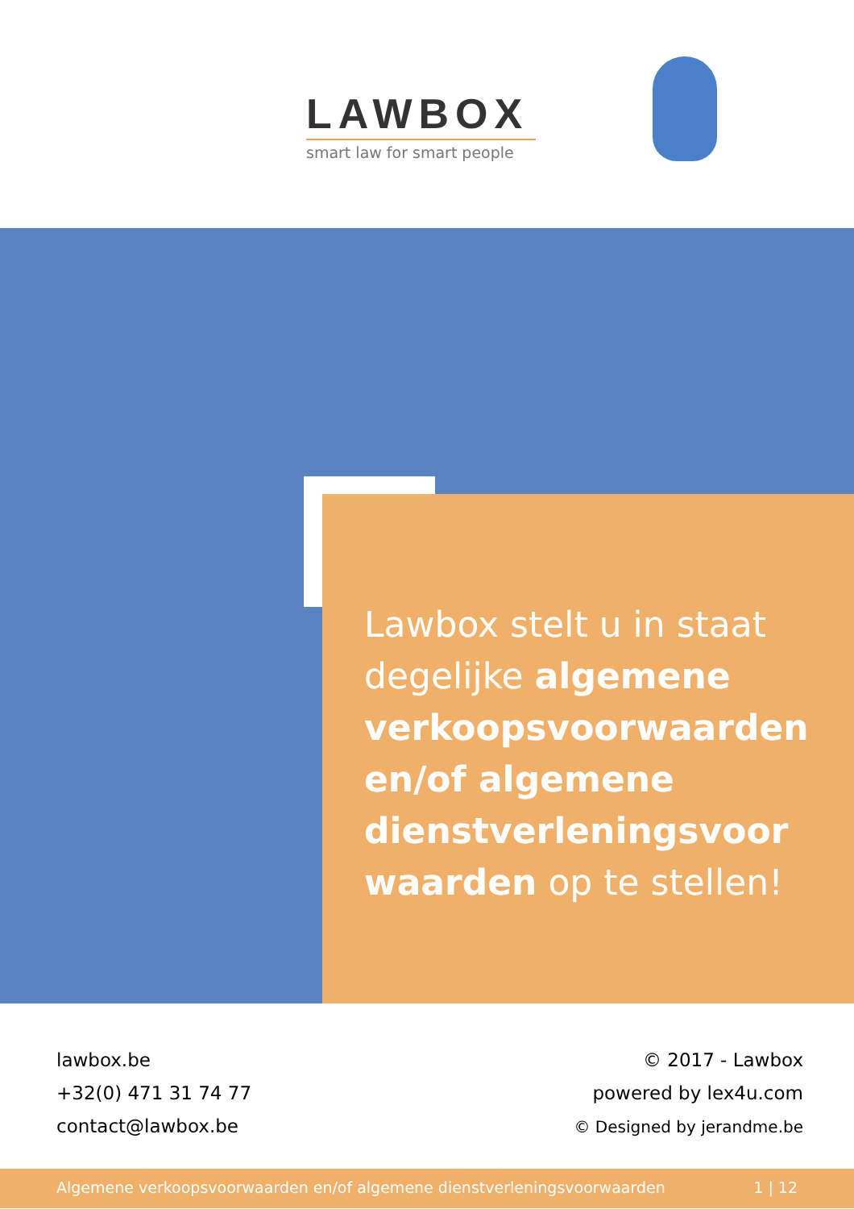LAWBOX
smart law for smart people
Lawbox stelt u in staat degelijke algemene verkoopsvoorwaarden en/of algemene dienstverleningsvoor waarden op te stellen!
lawbox.be
+32(0) 471 31 74 77
contact@lawbox.be
© 2017 - Lawbox
powered by lex4u.com
© Designed by jerandme.be
Algemene verkoopsvoorwaarden en/of algemene dienstverleningsvoorwaarden 1 | 12